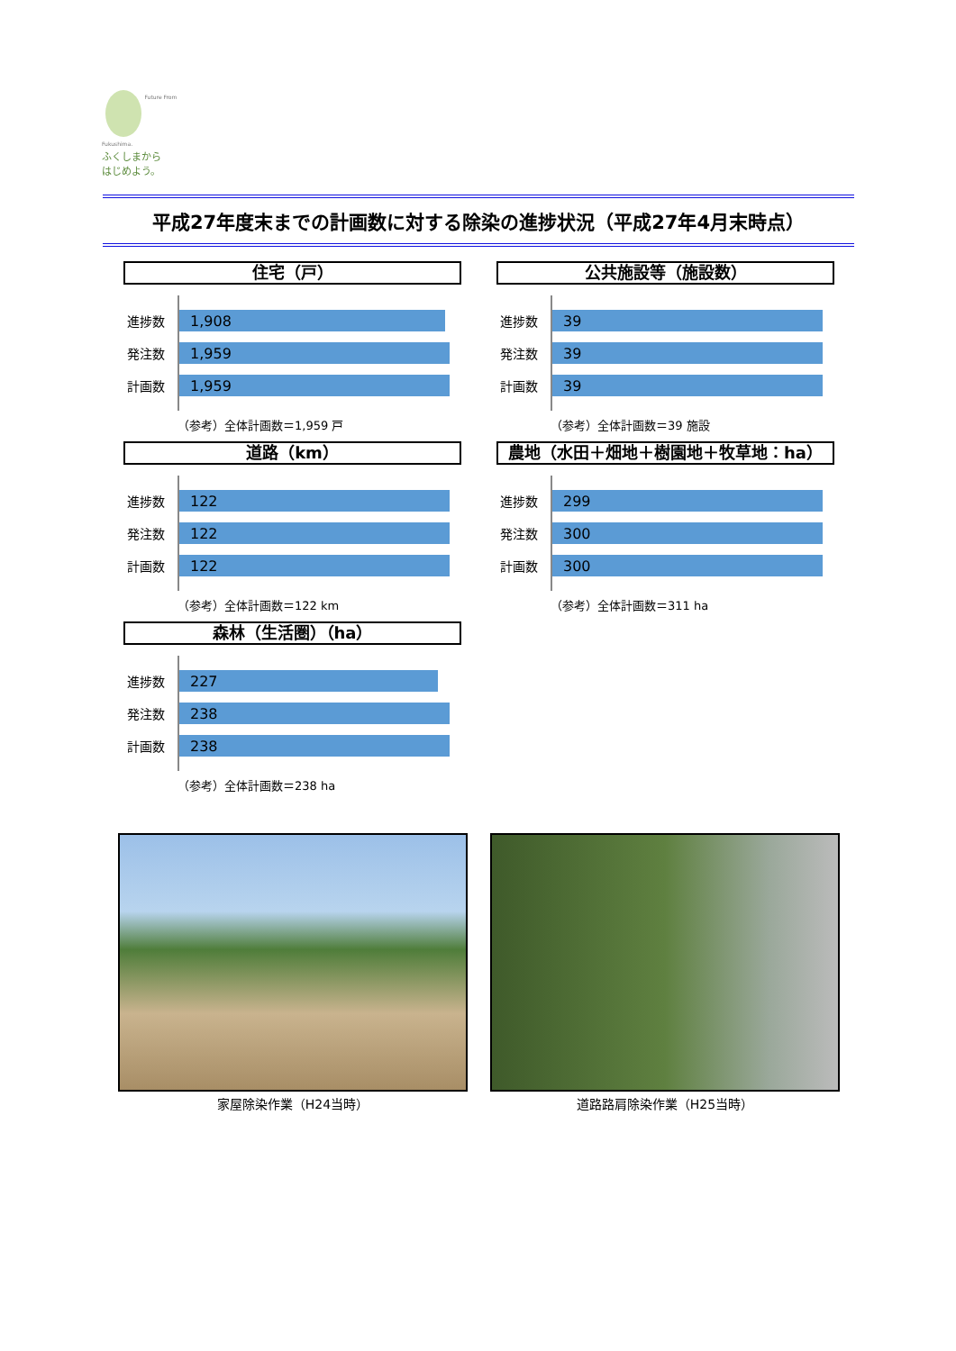Future From Fukushima.
ふくしまから
はじめよう。
平成27年度末までの計画数に対する除染の進捗状況（平成27年4月末時点）
住宅（戸）
進捗数
1,908
発注数
1,959
計画数
1,959
（参考）全体計画数＝1,959 戸
公共施設等（施設数）
進捗数
39
発注数
39
計画数
39
（参考）全体計画数＝39 施設
道路（km）
進捗数
122
発注数
122
計画数
122
（参考）全体計画数＝122 km
農地（水田＋畑地＋樹園地＋牧草地：ha）
進捗数
299
発注数
300
計画数
300
（参考）全体計画数＝311 ha
森林（生活圏）（ha）
進捗数
227
発注数
238
計画数
238
（参考）全体計画数＝238 ha
家屋除染作業（H24当時） 道路路肩除染作業（H25当時）